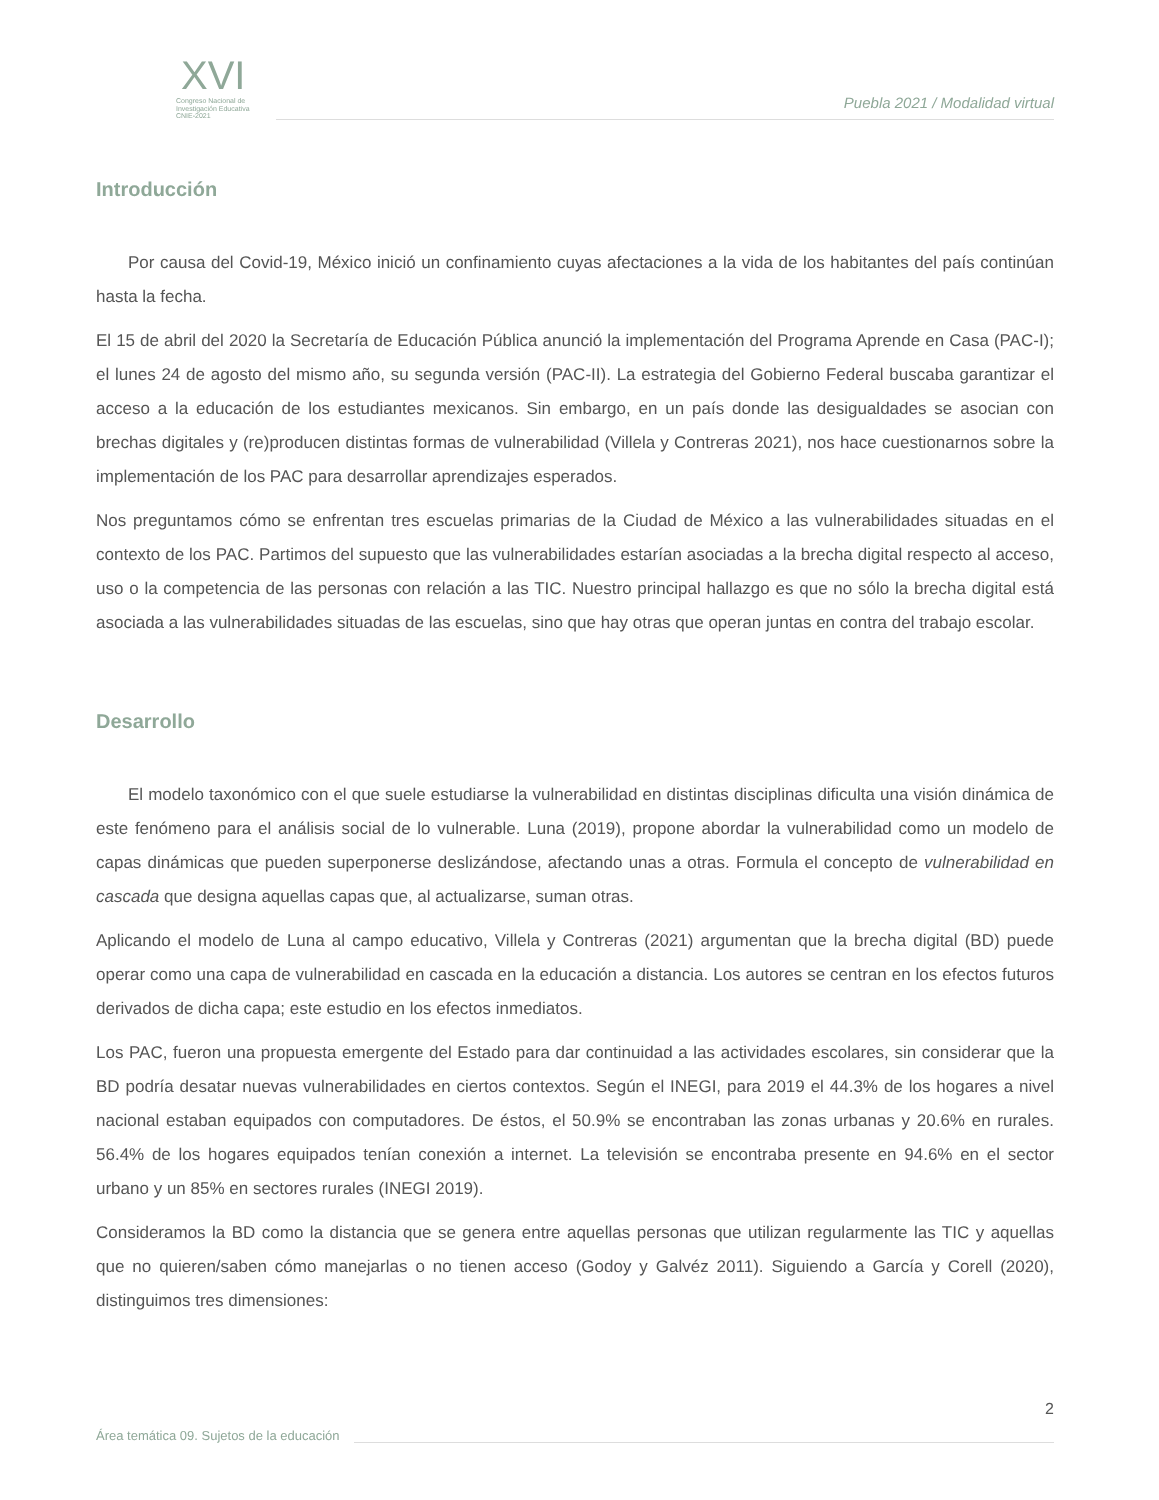XVI
Congreso Nacional de
Investigación Educativa
CNIE-2021
Puebla 2021 / Modalidad virtual
Introducción
Por causa del Covid-19, México inició un confinamiento cuyas afectaciones a la vida de los habitantes del país continúan hasta la fecha.
El 15 de abril del 2020 la Secretaría de Educación Pública anunció la implementación del Programa Aprende en Casa (PAC-I); el lunes 24 de agosto del mismo año, su segunda versión (PAC-II). La estrategia del Gobierno Federal buscaba garantizar el acceso a la educación de los estudiantes mexicanos. Sin embargo, en un país donde las desigualdades se asocian con brechas digitales y (re)producen distintas formas de vulnerabilidad (Villela y Contreras 2021), nos hace cuestionarnos sobre la implementación de los PAC para desarrollar aprendizajes esperados.
Nos preguntamos cómo se enfrentan tres escuelas primarias de la Ciudad de México a las vulnerabilidades situadas en el contexto de los PAC. Partimos del supuesto que las vulnerabilidades estarían asociadas a la brecha digital respecto al acceso, uso o la competencia de las personas con relación a las TIC. Nuestro principal hallazgo es que no sólo la brecha digital está asociada a las vulnerabilidades situadas de las escuelas, sino que hay otras que operan juntas en contra del trabajo escolar.
Desarrollo
El modelo taxonómico con el que suele estudiarse la vulnerabilidad en distintas disciplinas dificulta una visión dinámica de este fenómeno para el análisis social de lo vulnerable. Luna (2019), propone abordar la vulnerabilidad como un modelo de capas dinámicas que pueden superponerse deslizándose, afectando unas a otras. Formula el concepto de vulnerabilidad en cascada que designa aquellas capas que, al actualizarse, suman otras.
Aplicando el modelo de Luna al campo educativo, Villela y Contreras (2021) argumentan que la brecha digital (BD) puede operar como una capa de vulnerabilidad en cascada en la educación a distancia. Los autores se centran en los efectos futuros derivados de dicha capa; este estudio en los efectos inmediatos.
Los PAC, fueron una propuesta emergente del Estado para dar continuidad a las actividades escolares, sin considerar que la BD podría desatar nuevas vulnerabilidades en ciertos contextos. Según el INEGI, para 2019 el 44.3% de los hogares a nivel nacional estaban equipados con computadores. De éstos, el 50.9% se encontraban las zonas urbanas y 20.6% en rurales. 56.4% de los hogares equipados tenían conexión a internet. La televisión se encontraba presente en 94.6% en el sector urbano y un 85% en sectores rurales (INEGI 2019).
Consideramos la BD como la distancia que se genera entre aquellas personas que utilizan regularmente las TIC y aquellas que no quieren/saben cómo manejarlas o no tienen acceso (Godoy y Galvéz 2011). Siguiendo a García y Corell (2020), distinguimos tres dimensiones:
2
Área temática 09. Sujetos de la educación